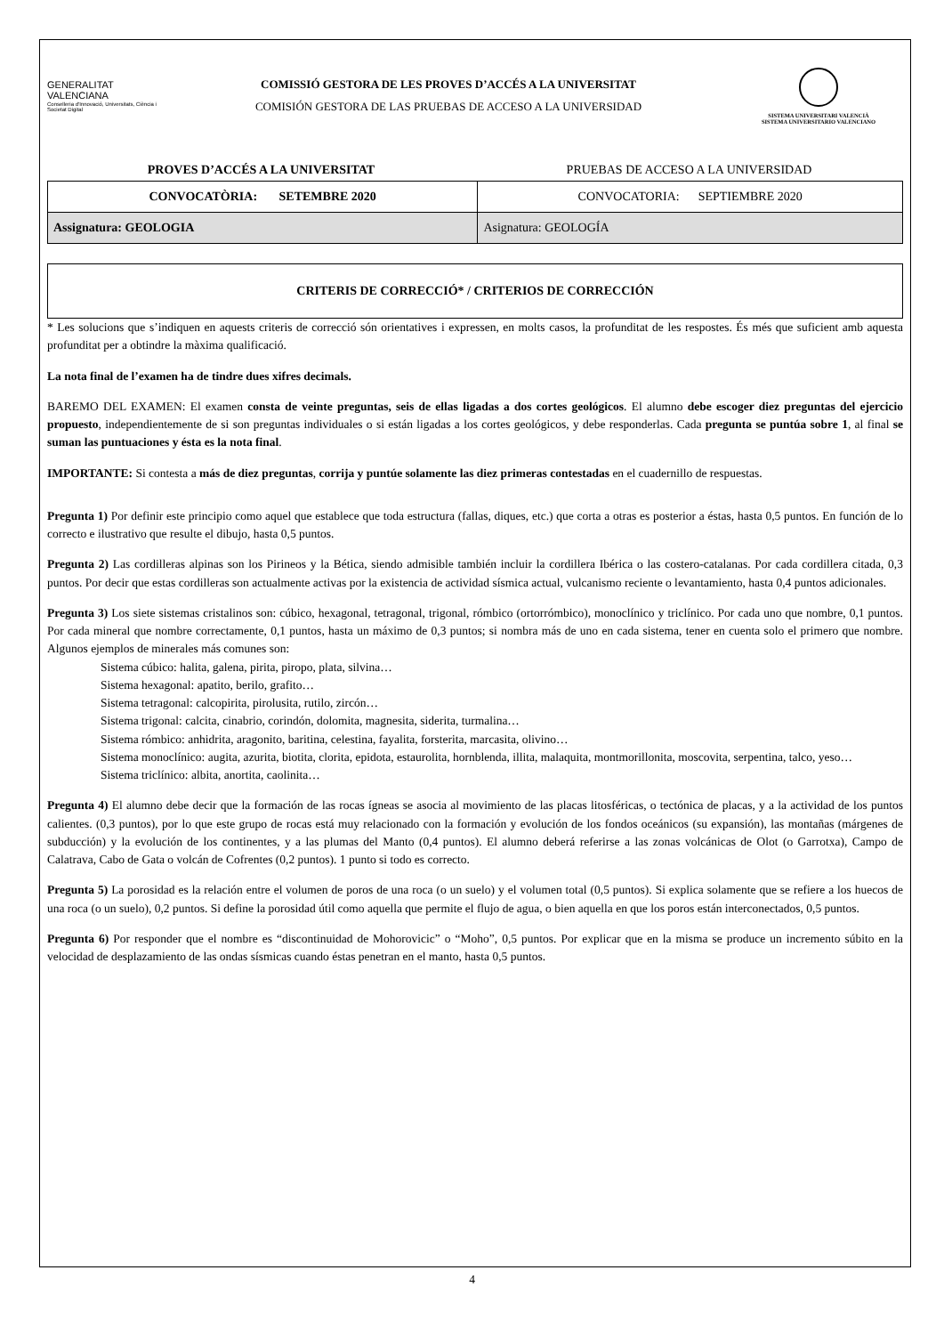GENERALITAT
VALENCIANA
Conselleria d'Innovació, Universitats, Ciència i Societat Digital
COMISSIÓ GESTORA DE LES PROVES D’ACCÉS A LA UNIVERSITAT
COMISIÓN GESTORA DE LAS PRUEBAS DE ACCESO A LA UNIVERSIDAD
SISTEMA UNIVERSITARI VALENCIÀ
SISTEMA UNIVERSITARIO VALENCIANO
PROVES D’ACCÉS A LA UNIVERSITAT
PRUEBAS DE ACCESO A LA UNIVERSIDAD
| CONVOCATÒRIA: SETEMBRE 2020 | CONVOCATORIA: SEPTIEMBRE 2020 |
| Assignatura: GEOLOGIA | Asignatura: GEOLOGÍA |
CRITERIS DE CORRECCIÓ* / CRITERIOS DE CORRECCIÓN
* Les solucions que s’indiquen en aquests criteris de correcció són orientatives i expressen, en molts casos, la profunditat de les respostes. És més que suficient amb aquesta profunditat per a obtindre la màxima qualificació.
La nota final de l’examen ha de tindre dues xifres decimals.
BAREMO DEL EXAMEN: El examen consta de veinte preguntas, seis de ellas ligadas a dos cortes geológicos. El alumno debe escoger diez preguntas del ejercicio propuesto, independientemente de si son preguntas individuales o si están ligadas a los cortes geológicos, y debe responderlas. Cada pregunta se puntúa sobre 1, al final se suman las puntuaciones y ésta es la nota final.
IMPORTANTE: Si contesta a más de diez preguntas, corrija y puntúe solamente las diez primeras contestadas en el cuadernillo de respuestas.
Pregunta 1) Por definir este principio como aquel que establece que toda estructura (fallas, diques, etc.) que corta a otras es posterior a éstas, hasta 0,5 puntos. En función de lo correcto e ilustrativo que resulte el dibujo, hasta 0,5 puntos.
Pregunta 2) Las cordilleras alpinas son los Pirineos y la Bética, siendo admisible también incluir la cordillera Ibérica o las costero-catalanas. Por cada cordillera citada, 0,3 puntos. Por decir que estas cordilleras son actualmente activas por la existencia de actividad sísmica actual, vulcanismo reciente o levantamiento, hasta 0,4 puntos adicionales.
Pregunta 3) Los siete sistemas cristalinos son: cúbico, hexagonal, tetragonal, trigonal, rómbico (ortorrómbico), monoclínico y triclínico. Por cada uno que nombre, 0,1 puntos. Por cada mineral que nombre correctamente, 0,1 puntos, hasta un máximo de 0,3 puntos; si nombra más de uno en cada sistema, tener en cuenta solo el primero que nombre. Algunos ejemplos de minerales más comunes son:
Sistema cúbico: halita, galena, pirita, piropo, plata, silvina…
Sistema hexagonal: apatito, berilo, grafito…
Sistema tetragonal: calcopirita, pirolusita, rutilo, zircón…
Sistema trigonal: calcita, cinabrio, corindón, dolomita, magnesita, siderita, turmalina…
Sistema rómbico: anhidrita, aragonito, baritina, celestina, fayalita, forsterita, marcasita, olivino…
Sistema monoclínico: augita, azurita, biotita, clorita, epidota, estaurolita, hornblenda, illita, malaquita, montmorillonita, moscovita, serpentina, talco, yeso…
Sistema triclínico: albita, anortita, caolinita…
Pregunta 4) El alumno debe decir que la formación de las rocas ígneas se asocia al movimiento de las placas litosféricas, o tectónica de placas, y a la actividad de los puntos calientes. (0,3 puntos), por lo que este grupo de rocas está muy relacionado con la formación y evolución de los fondos oceánicos (su expansión), las montañas (márgenes de subducción) y la evolución de los continentes, y a las plumas del Manto (0,4 puntos). El alumno deberá referirse a las zonas volcánicas de Olot (o Garrotxa), Campo de Calatrava, Cabo de Gata o volcán de Cofrentes (0,2 puntos). 1 punto si todo es correcto.
Pregunta 5) La porosidad es la relación entre el volumen de poros de una roca (o un suelo) y el volumen total (0,5 puntos). Si explica solamente que se refiere a los huecos de una roca (o un suelo), 0,2 puntos. Si define la porosidad útil como aquella que permite el flujo de agua, o bien aquella en que los poros están interconectados, 0,5 puntos.
Pregunta 6) Por responder que el nombre es “discontinuidad de Mohorovicic” o “Moho”, 0,5 puntos. Por explicar que en la misma se produce un incremento súbito en la velocidad de desplazamiento de las ondas sísmicas cuando éstas penetran en el manto, hasta 0,5 puntos.
4